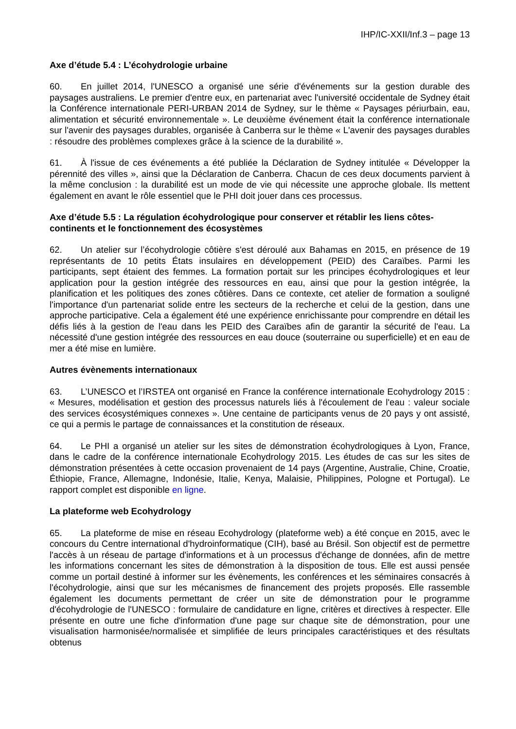IHP/IC-XXII/Inf.3 – page 13
Axe d’étude 5.4 : L’écohydrologie urbaine
60. En juillet 2014, l'UNESCO a organisé une série d'événements sur la gestion durable des paysages australiens. Le premier d'entre eux, en partenariat avec l'université occidentale de Sydney était la Conférence internationale PERI-URBAN 2014 de Sydney, sur le thème « Paysages périurbain, eau, alimentation et sécurité environnementale ». Le deuxième événement était la conférence internationale sur l'avenir des paysages durables, organisée à Canberra sur le thème « L'avenir des paysages durables : résoudre des problèmes complexes grâce à la science de la durabilité ».
61. À l'issue de ces événements a été publiée la Déclaration de Sydney intitulée « Développer la pérennité des villes », ainsi que la Déclaration de Canberra. Chacun de ces deux documents parvient à la même conclusion : la durabilité est un mode de vie qui nécessite une approche globale. Ils mettent également en avant le rôle essentiel que le PHI doit jouer dans ces processus.
Axe d’étude 5.5 : La régulation écohydrologique pour conserver et rétablir les liens côtes-continents et le fonctionnement des écosystèmes
62. Un atelier sur l’écohydrologie côtière s'est déroulé aux Bahamas en 2015, en présence de 19 représentants de 10 petits États insulaires en développement (PEID) des Caraïbes. Parmi les participants, sept étaient des femmes. La formation portait sur les principes écohydrologiques et leur application pour la gestion intégrée des ressources en eau, ainsi que pour la gestion intégrée, la planification et les politiques des zones côtières. Dans ce contexte, cet atelier de formation a souligné l'importance d'un partenariat solide entre les secteurs de la recherche et celui de la gestion, dans une approche participative. Cela a également été une expérience enrichissante pour comprendre en détail les défis liés à la gestion de l'eau dans les PEID des Caraïbes afin de garantir la sécurité de l'eau. La nécessité d'une gestion intégrée des ressources en eau douce (souterraine ou superficielle) et en eau de mer a été mise en lumière.
Autres évènements internationaux
63. L’UNESCO et l’IRSTEA ont organisé en France la conférence internationale Ecohydrology 2015 : « Mesures, modélisation et gestion des processus naturels liés à l'écoulement de l'eau : valeur sociale des services écosystémiques connexes ». Une centaine de participants venus de 20 pays y ont assisté, ce qui a permis le partage de connaissances et la constitution de réseaux.
64. Le PHI a organisé un atelier sur les sites de démonstration écohydrologiques à Lyon, France, dans le cadre de la conférence internationale Ecohydrology 2015. Les études de cas sur les sites de démonstration présentées à cette occasion provenaient de 14 pays (Argentine, Australie, Chine, Croatie, Éthiopie, France, Allemagne, Indonésie, Italie, Kenya, Malaisie, Philippines, Pologne et Portugal). Le rapport complet est disponible en ligne.
La plateforme web Ecohydrology
65. La plateforme de mise en réseau Ecohydrology (plateforme web) a été conçue en 2015, avec le concours du Centre international d'hydroinformatique (CIH), basé au Brésil. Son objectif est de permettre l'accès à un réseau de partage d'informations et à un processus d'échange de données, afin de mettre les informations concernant les sites de démonstration à la disposition de tous. Elle est aussi pensée comme un portail destiné à informer sur les évènements, les conférences et les séminaires consacrés à l'écohydrologie, ainsi que sur les mécanismes de financement des projets proposés. Elle rassemble également les documents permettant de créer un site de démonstration pour le programme d'écohydrologie de l'UNESCO : formulaire de candidature en ligne, critères et directives à respecter. Elle présente en outre une fiche d'information d'une page sur chaque site de démonstration, pour une visualisation harmonisée/normalisée et simplifiée de leurs principales caractéristiques et des résultats obtenus